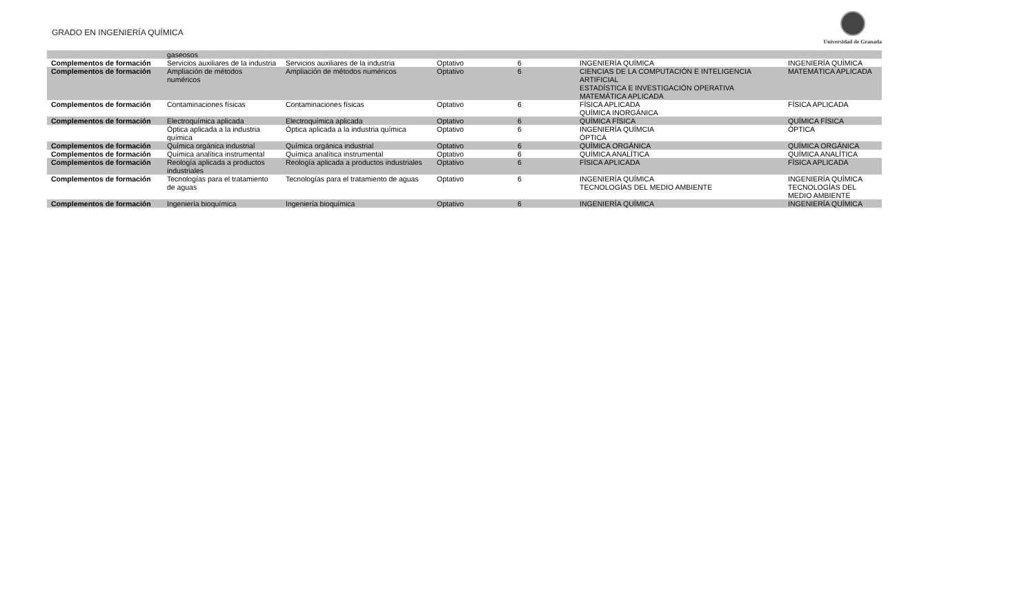GRADO EN INGENIERÍA QUÍMICA
Universidad de Granada
| | gaseosos | | | | | |
| Complementos de formación | Servicios auxiliares de la industria | Servicios auxiliares de la industria | Optativo | 6 | INGENIERÍA QUÍMICA | INGENIERÍA QUÍMICA |
| Complementos de formación | Ampliación de métodos numéricos | Ampliación de métodos numéricos | Optativo | 6 | CIENCIAS DE LA COMPUTACIÓN E INTELIGENCIA ARTIFICIAL ESTADÍSTICA E INVESTIGACIÓN OPERATIVA MATEMÁTICA APLICADA | MATEMÁTICA APLICADA |
| Complementos de formación | Contaminaciones físicas | Contaminaciones físicas | Optativo | 6 | FÍSICA APLICADA QUÍMICA INORGÁNICA | FÍSICA APLICADA |
| Complementos de formación | Electroquímica aplicada | Electroquímica aplicada | Optativo | 6 | QUÍMICA FÍSICA | QUÍMICA FÍSICA |
| | Óptica aplicada a la industria química | Óptica aplicada a la industria química | Optativo | 6 | INGENIERÍA QUÍMCIA ÓPTICA | ÓPTICA |
| Complementos de formación | Química orgánica industrial | Química orgánica industrial | Optativo | 6 | QUÍMICA ORGÁNICA | QUÍMICA ORGÁNICA |
| Complementos de formación | Química analítica instrumental | Química analítica instrumental | Optativo | 6 | QUÍMICA ANALÍTICA | QUÍMICA ANALÍTICA |
| Complementos de formación | Reología aplicada a productos industriales | Reología aplicada a productos industriales | Optativo | 6 | FÍSICA APLICADA | FÍSICA APLICADA |
| Complementos de formación | Tecnologías para el tratamiento de aguas | Tecnologías para el tratamiento de aguas | Optativo | 6 | INGENIERÍA QUÍMICA TECNOLOGÍAS DEL MEDIO AMBIENTE | INGENIERÍA QUÍMICA TECNOLOGÍAS DEL MEDIO AMBIENTE |
| Complementos de formación | Ingeniería bioquímica | Ingeniería bioquímica | Optativo | 6 | INGENIERÍA QUÍMICA | INGENIERÍA QUÍMICA |